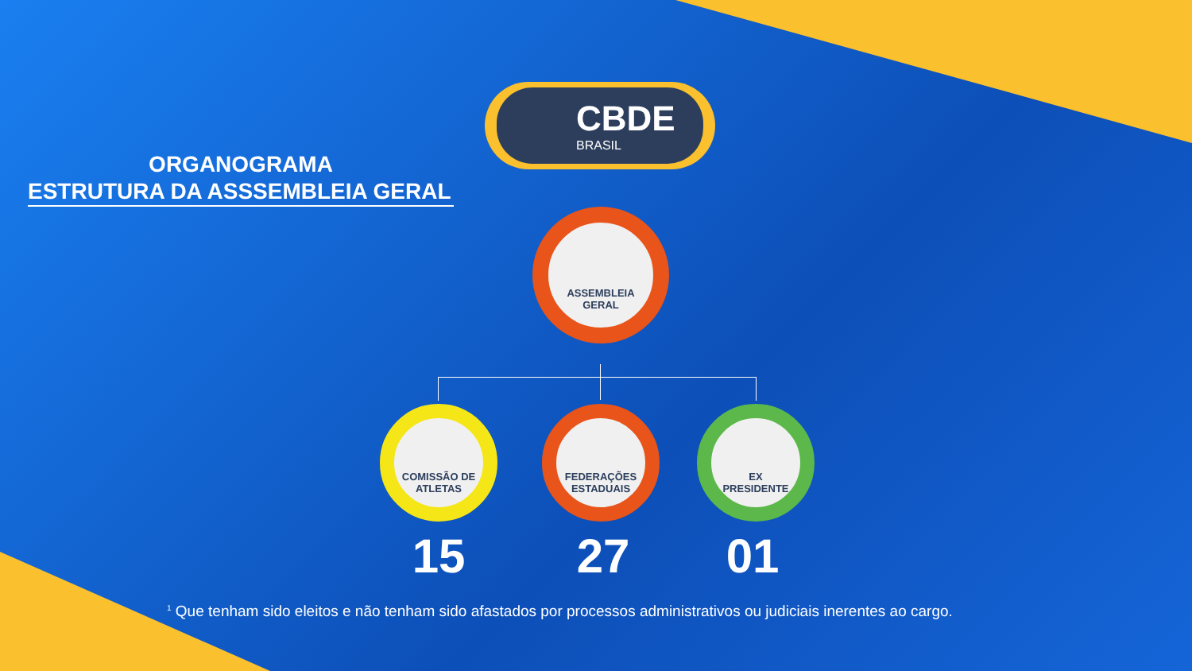ORGANOGRAMA
ESTRUTURA DA ASSSEMBLEIA GERAL
CBDE
BRASIL
ASSEMBLEIA
GERAL
COMISSÃO DE
ATLETAS
FEDERAÇÕES
ESTADUAIS
EX
PRESIDENTE
15 27 01
<sup>1</sup> Que tenham sido eleitos e não tenham sido afastados por processos administrativos ou judiciais inerentes ao cargo.